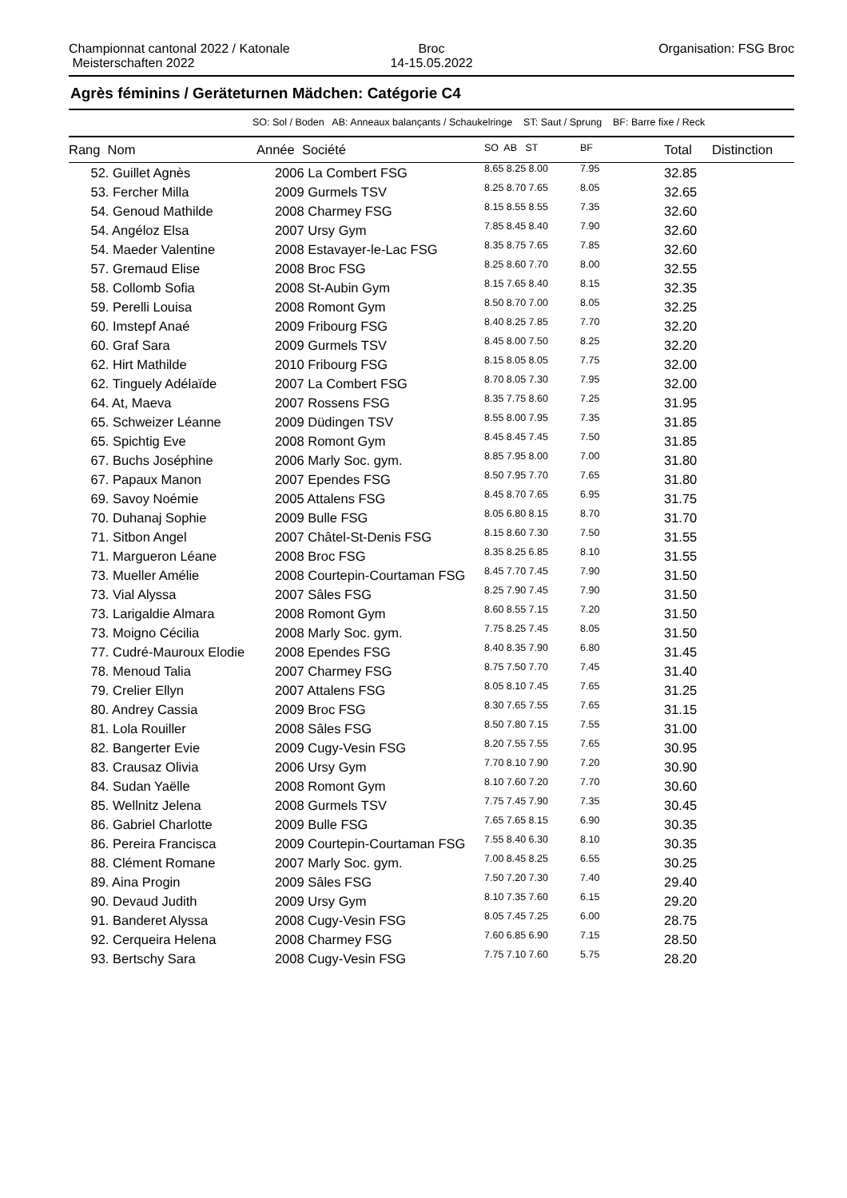Championnat cantonal 2022 / Katonale
Meisterschaften 2022
Broc
14-15.05.2022
Organisation: FSG Broc
Agrès féminins / Geräteturnen Mädchen: Catégorie C4
SO: Sol / Boden AB: Anneaux balançants / Schaukelringe ST: Saut / Sprung BF: Barre fixe / Reck
| Rang Nom | Année Société | SO AB ST | BF | Total | Distinction |
| --- | --- | --- | --- | --- | --- |
| 52. Guillet Agnès | 2006 La Combert FSG | 8.65 8.25 8.00 | 7.95 | 32.85 | |
| 53. Fercher Milla | 2009 Gurmels TSV | 8.25 8.70 7.65 | 8.05 | 32.65 | |
| 54. Genoud Mathilde | 2008 Charmey FSG | 8.15 8.55 8.55 | 7.35 | 32.60 | |
| 54. Angéloz Elsa | 2007 Ursy Gym | 7.85 8.45 8.40 | 7.90 | 32.60 | |
| 54. Maeder Valentine | 2008 Estavayer-le-Lac FSG | 8.35 8.75 7.65 | 7.85 | 32.60 | |
| 57. Gremaud Elise | 2008 Broc FSG | 8.25 8.60 7.70 | 8.00 | 32.55 | |
| 58. Collomb Sofia | 2008 St-Aubin Gym | 8.15 7.65 8.40 | 8.15 | 32.35 | |
| 59. Perelli Louisa | 2008 Romont Gym | 8.50 8.70 7.00 | 8.05 | 32.25 | |
| 60. Imstepf Anaé | 2009 Fribourg FSG | 8.40 8.25 7.85 | 7.70 | 32.20 | |
| 60. Graf Sara | 2009 Gurmels TSV | 8.45 8.00 7.50 | 8.25 | 32.20 | |
| 62. Hirt Mathilde | 2010 Fribourg FSG | 8.15 8.05 8.05 | 7.75 | 32.00 | |
| 62. Tinguely Adélaïde | 2007 La Combert FSG | 8.70 8.05 7.30 | 7.95 | 32.00 | |
| 64. At, Maeva | 2007 Rossens FSG | 8.35 7.75 8.60 | 7.25 | 31.95 | |
| 65. Schweizer Léanne | 2009 Düdingen TSV | 8.55 8.00 7.95 | 7.35 | 31.85 | |
| 65. Spichtig Eve | 2008 Romont Gym | 8.45 8.45 7.45 | 7.50 | 31.85 | |
| 67. Buchs Joséphine | 2006 Marly Soc. gym. | 8.85 7.95 8.00 | 7.00 | 31.80 | |
| 67. Papaux Manon | 2007 Ependes FSG | 8.50 7.95 7.70 | 7.65 | 31.80 | |
| 69. Savoy Noémie | 2005 Attalens FSG | 8.45 8.70 7.65 | 6.95 | 31.75 | |
| 70. Duhanaj Sophie | 2009 Bulle FSG | 8.05 6.80 8.15 | 8.70 | 31.70 | |
| 71. Sitbon Angel | 2007 Châtel-St-Denis FSG | 8.15 8.60 7.30 | 7.50 | 31.55 | |
| 71. Margueron Léane | 2008 Broc FSG | 8.35 8.25 6.85 | 8.10 | 31.55 | |
| 73. Mueller Amélie | 2008 Courtepin-Courtaman FSG | 8.45 7.70 7.45 | 7.90 | 31.50 | |
| 73. Vial Alyssa | 2007 Sâles FSG | 8.25 7.90 7.45 | 7.90 | 31.50 | |
| 73. Larigaldie Almara | 2008 Romont Gym | 8.60 8.55 7.15 | 7.20 | 31.50 | |
| 73. Moigno Cécilia | 2008 Marly Soc. gym. | 7.75 8.25 7.45 | 8.05 | 31.50 | |
| 77. Cudré-Mauroux Elodie | 2008 Ependes FSG | 8.40 8.35 7.90 | 6.80 | 31.45 | |
| 78. Menoud Talia | 2007 Charmey FSG | 8.75 7.50 7.70 | 7.45 | 31.40 | |
| 79. Crelier Ellyn | 2007 Attalens FSG | 8.05 8.10 7.45 | 7.65 | 31.25 | |
| 80. Andrey Cassia | 2009 Broc FSG | 8.30 7.65 7.55 | 7.65 | 31.15 | |
| 81. Lola Rouiller | 2008 Sâles FSG | 8.50 7.80 7.15 | 7.55 | 31.00 | |
| 82. Bangerter Evie | 2009 Cugy-Vesin FSG | 8.20 7.55 7.55 | 7.65 | 30.95 | |
| 83. Crausaz Olivia | 2006 Ursy Gym | 7.70 8.10 7.90 | 7.20 | 30.90 | |
| 84. Sudan Yaëlle | 2008 Romont Gym | 8.10 7.60 7.20 | 7.70 | 30.60 | |
| 85. Wellnitz Jelena | 2008 Gurmels TSV | 7.75 7.45 7.90 | 7.35 | 30.45 | |
| 86. Gabriel Charlotte | 2009 Bulle FSG | 7.65 7.65 8.15 | 6.90 | 30.35 | |
| 86. Pereira Francisca | 2009 Courtepin-Courtaman FSG | 7.55 8.40 6.30 | 8.10 | 30.35 | |
| 88. Clément Romane | 2007 Marly Soc. gym. | 7.00 8.45 8.25 | 6.55 | 30.25 | |
| 89. Aina Progin | 2009 Sâles FSG | 7.50 7.20 7.30 | 7.40 | 29.40 | |
| 90. Devaud Judith | 2009 Ursy Gym | 8.10 7.35 7.60 | 6.15 | 29.20 | |
| 91. Banderet Alyssa | 2008 Cugy-Vesin FSG | 8.05 7.45 7.25 | 6.00 | 28.75 | |
| 92. Cerqueira Helena | 2008 Charmey FSG | 7.60 6.85 6.90 | 7.15 | 28.50 | |
| 93. Bertschy Sara | 2008 Cugy-Vesin FSG | 7.75 7.10 7.60 | 5.75 | 28.20 | |